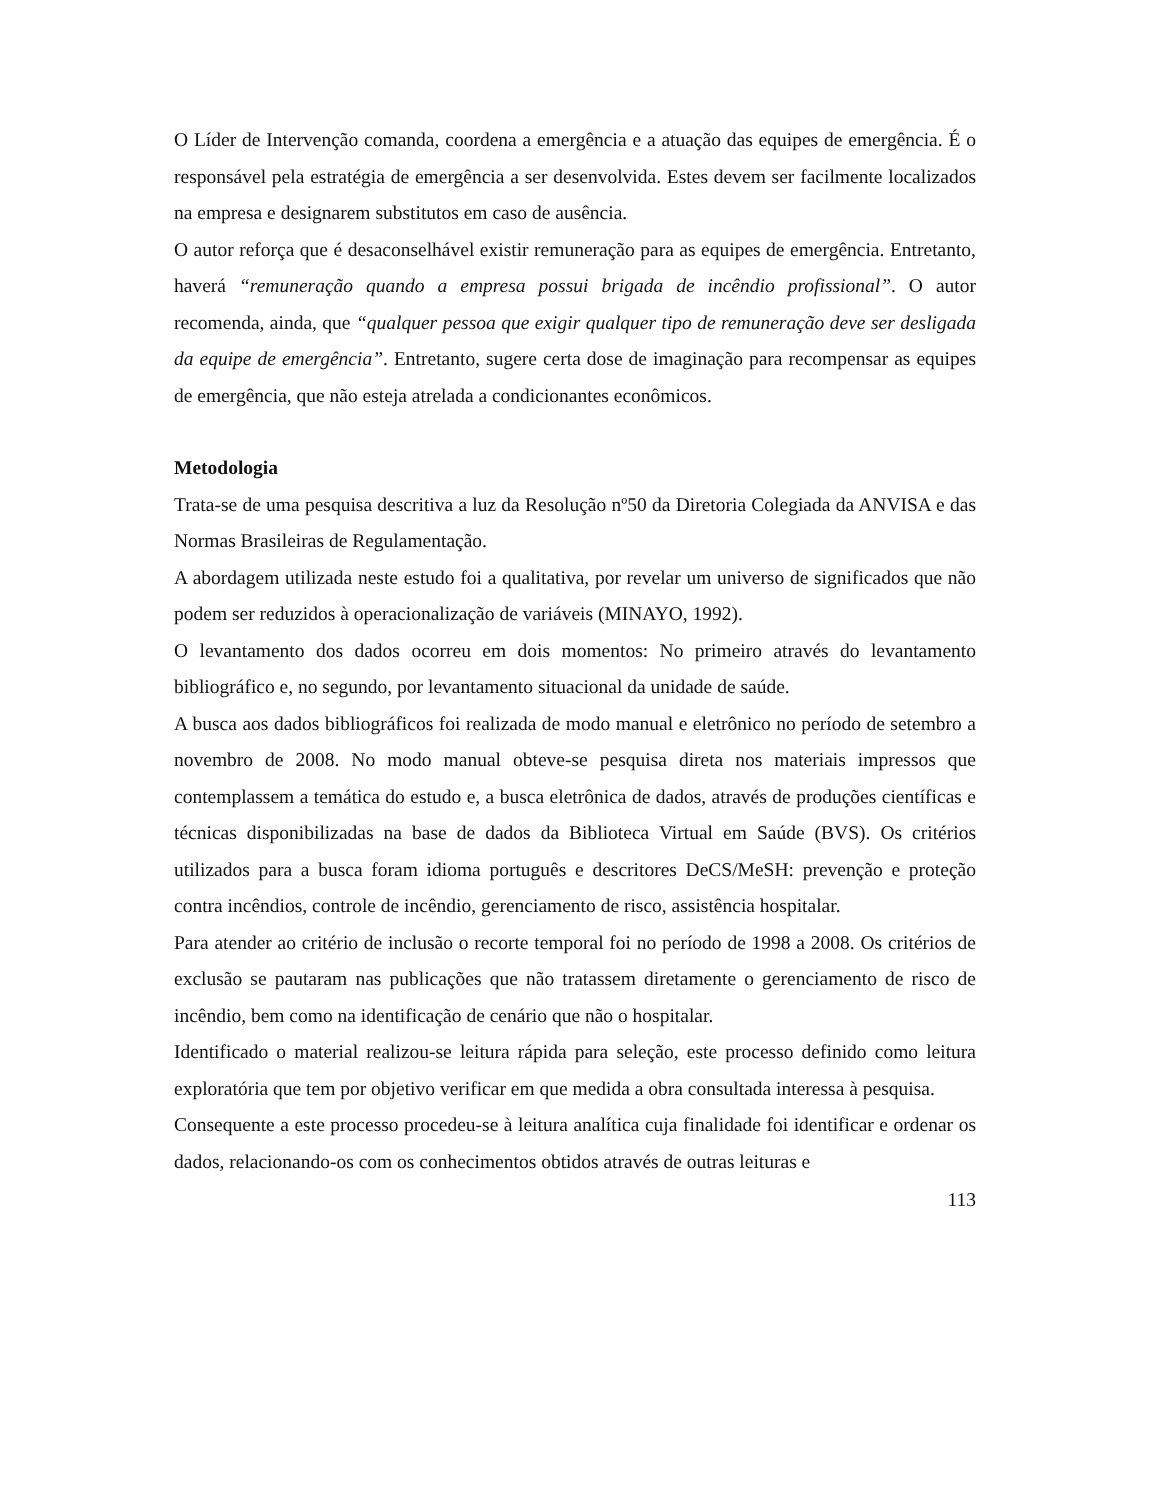O Líder de Intervenção comanda, coordena a emergência e a atuação das equipes de emergência. É o responsável pela estratégia de emergência a ser desenvolvida. Estes devem ser facilmente localizados na empresa e designarem substitutos em caso de ausência.
O autor reforça que é desaconselhável existir remuneração para as equipes de emergência. Entretanto, haverá “remuneração quando a empresa possui brigada de incêndio profissional”. O autor recomenda, ainda, que “qualquer pessoa que exigir qualquer tipo de remuneração deve ser desligada da equipe de emergência”. Entretanto, sugere certa dose de imaginação para recompensar as equipes de emergência, que não esteja atrelada a condicionantes econômicos.
Metodologia
Trata-se de uma pesquisa descritiva a luz da Resolução nº50 da Diretoria Colegiada da ANVISA e das Normas Brasileiras de Regulamentação.
A abordagem utilizada neste estudo foi a qualitativa, por revelar um universo de significados que não podem ser reduzidos à operacionalização de variáveis (MINAYO, 1992).
O levantamento dos dados ocorreu em dois momentos: No primeiro através do levantamento bibliográfico e, no segundo, por levantamento situacional da unidade de saúde.
A busca aos dados bibliográficos foi realizada de modo manual e eletrônico no período de setembro a novembro de 2008. No modo manual obteve-se pesquisa direta nos materiais impressos que contemplassem a temática do estudo e, a busca eletrônica de dados, através de produções científicas e técnicas disponibilizadas na base de dados da Biblioteca Virtual em Saúde (BVS). Os critérios utilizados para a busca foram idioma português e descritores DeCS/MeSH: prevenção e proteção contra incêndios, controle de incêndio, gerenciamento de risco, assistência hospitalar.
Para atender ao critério de inclusão o recorte temporal foi no período de 1998 a 2008. Os critérios de exclusão se pautaram nas publicações que não tratassem diretamente o gerenciamento de risco de incêndio, bem como na identificação de cenário que não o hospitalar.
Identificado o material realizou-se leitura rápida para seleção, este processo definido como leitura exploratória que tem por objetivo verificar em que medida a obra consultada interessa à pesquisa.
Consequente a este processo procedeu-se à leitura analítica cuja finalidade foi identificar e ordenar os dados, relacionando-os com os conhecimentos obtidos através de outras leituras e
113